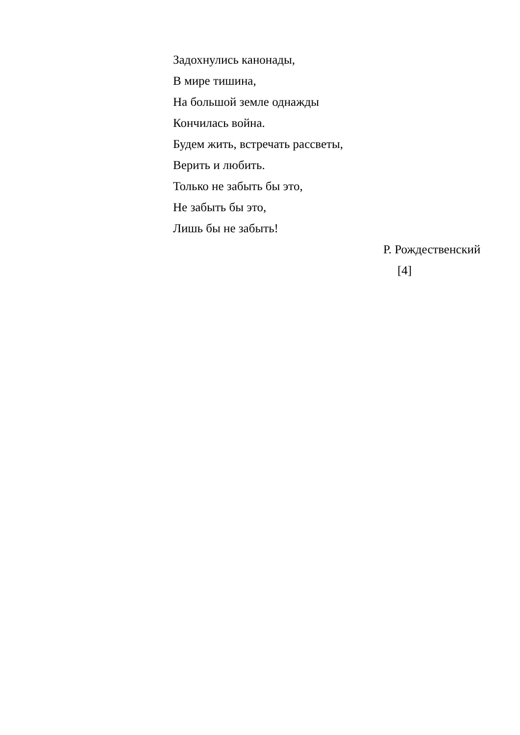Задохнулись канонады,
В мире тишина,
На большой земле однажды
Кончилась война.
Будем жить, встречать рассветы,
Верить и любить.
Только не забыть бы это,
Не забыть бы это,
Лишь бы не забыть!
Р. Рождественский
[4]